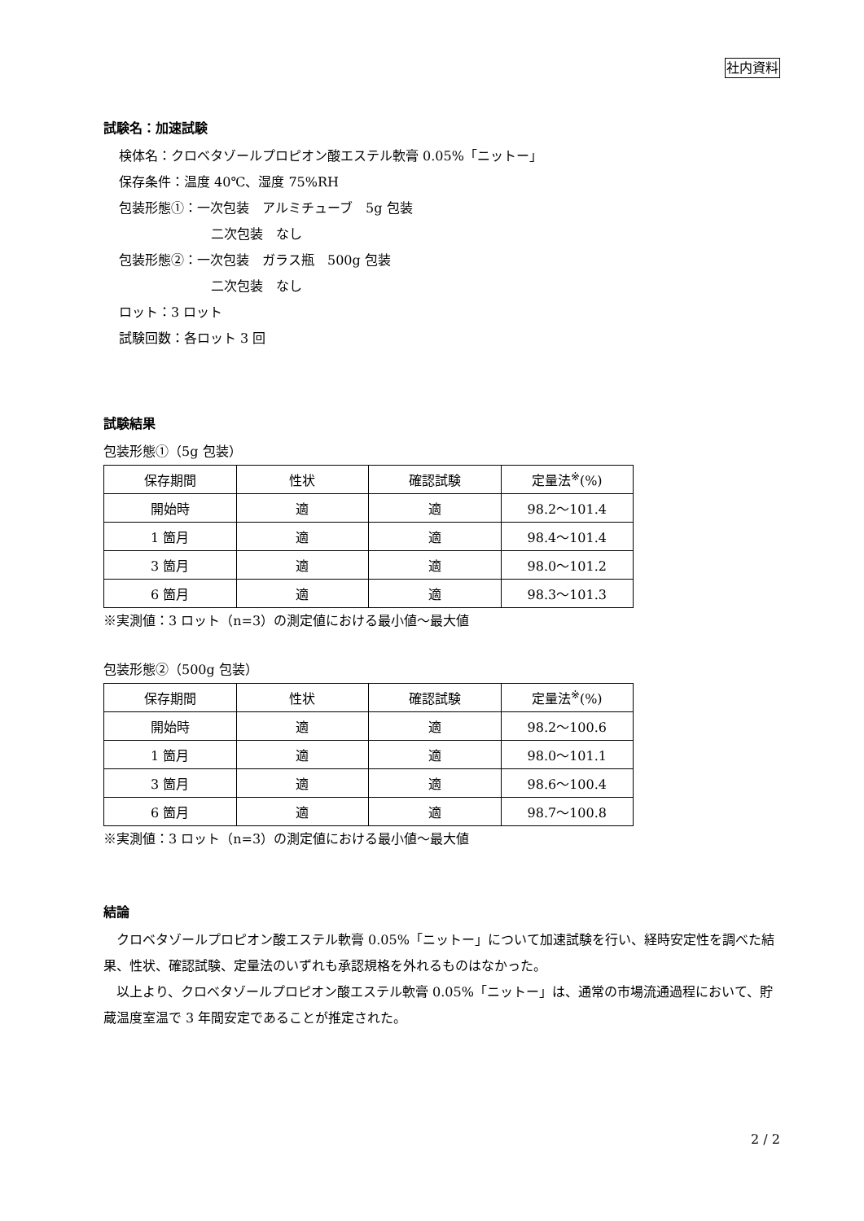社内資料
試験名：加速試験
検体名：クロベタゾールプロピオン酸エステル軟膏 0.05%「ニットー」
保存条件：温度 40℃、湿度 75%RH
包装形態①：一次包装　アルミチューブ　5g 包装
二次包装　なし
包装形態②：一次包装　ガラス瓶　500g 包装
二次包装　なし
ロット：3 ロット
試験回数：各ロット 3 回
試験結果
包装形態①（5g 包装）
| 保存期間 | 性状 | 確認試験 | 定量法<sup>※</sup>(%) |
| --- | --- | --- | --- |
| 開始時 | 適 | 適 | 98.2～101.4 |
| 1 箇月 | 適 | 適 | 98.4～101.4 |
| 3 箇月 | 適 | 適 | 98.0～101.2 |
| 6 箇月 | 適 | 適 | 98.3～101.3 |
※実測値：3 ロット（n=3）の測定値における最小値～最大値
包装形態②（500g 包装）
| 保存期間 | 性状 | 確認試験 | 定量法<sup>※</sup>(%) |
| --- | --- | --- | --- |
| 開始時 | 適 | 適 | 98.2～100.6 |
| 1 箇月 | 適 | 適 | 98.0～101.1 |
| 3 箇月 | 適 | 適 | 98.6～100.4 |
| 6 箇月 | 適 | 適 | 98.7～100.8 |
※実測値：3 ロット（n=3）の測定値における最小値～最大値
結論
　クロベタゾールプロピオン酸エステル軟膏 0.05%「ニットー」について加速試験を行い、経時安定性を調べた結果、性状、確認試験、定量法のいずれも承認規格を外れるものはなかった。
　以上より、クロベタゾールプロピオン酸エステル軟膏 0.05%「ニットー」は、通常の市場流通過程において、貯蔵温度室温で 3 年間安定であることが推定された。
2 / 2